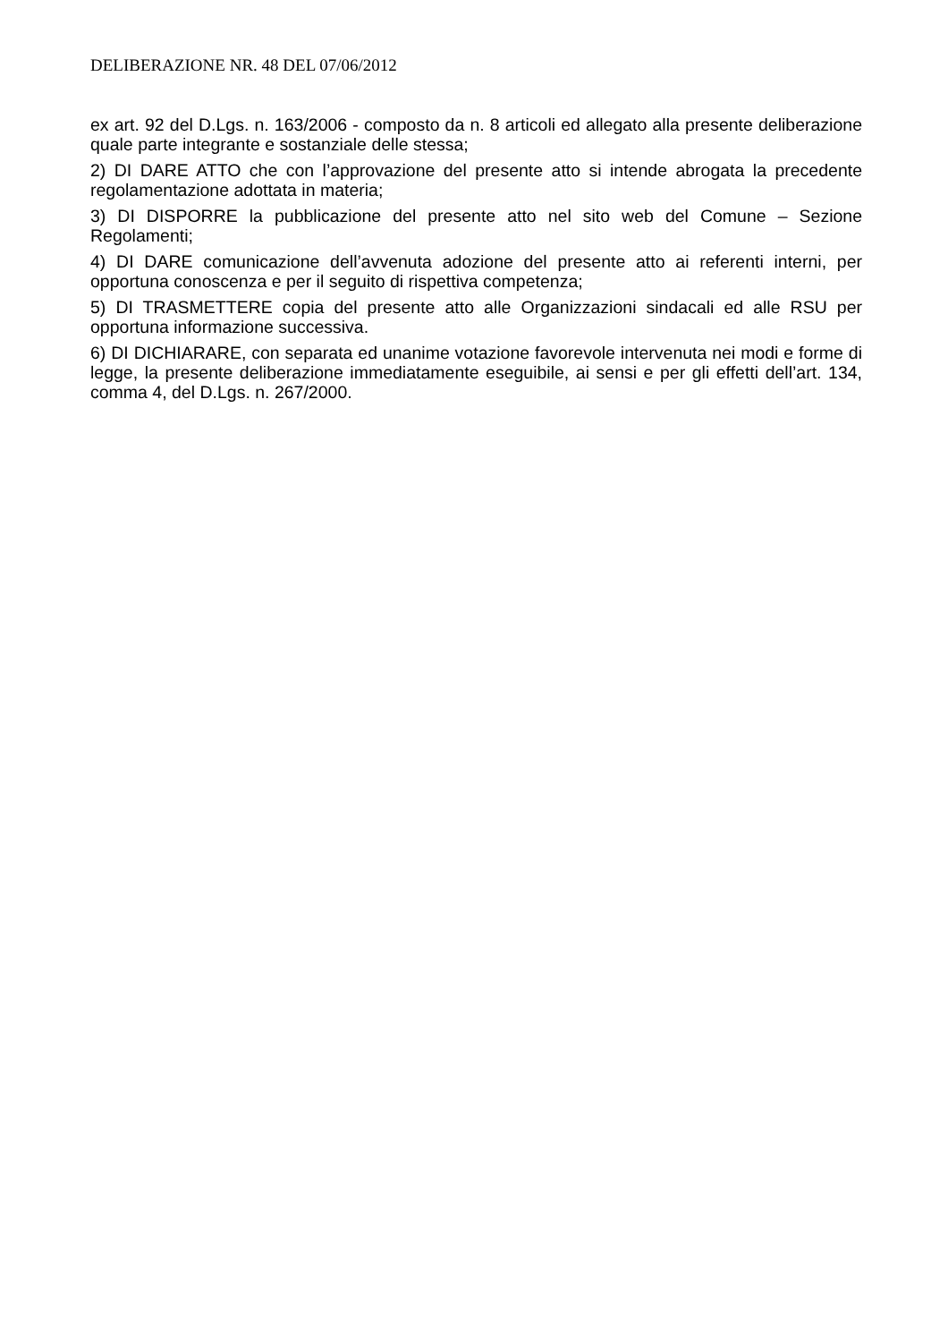DELIBERAZIONE NR. 48 DEL 07/06/2012
ex art. 92 del D.Lgs. n. 163/2006 - composto da n. 8 articoli ed allegato alla presente deliberazione quale parte integrante e sostanziale delle stessa;
2) DI DARE ATTO che con l’approvazione del presente atto si intende abrogata la precedente regolamentazione adottata in materia;
3) DI DISPORRE la pubblicazione del presente atto nel sito web del Comune – Sezione Regolamenti;
4) DI DARE comunicazione dell’avvenuta adozione del presente atto ai referenti interni, per opportuna conoscenza e per il seguito di rispettiva competenza;
5) DI TRASMETTERE copia del presente atto alle Organizzazioni sindacali ed alle RSU per opportuna informazione successiva.
6) DI DICHIARARE, con separata ed unanime votazione favorevole intervenuta nei modi e forme di legge, la presente deliberazione immediatamente eseguibile, ai sensi e per gli effetti dell’art. 134, comma 4, del D.Lgs. n. 267/2000.